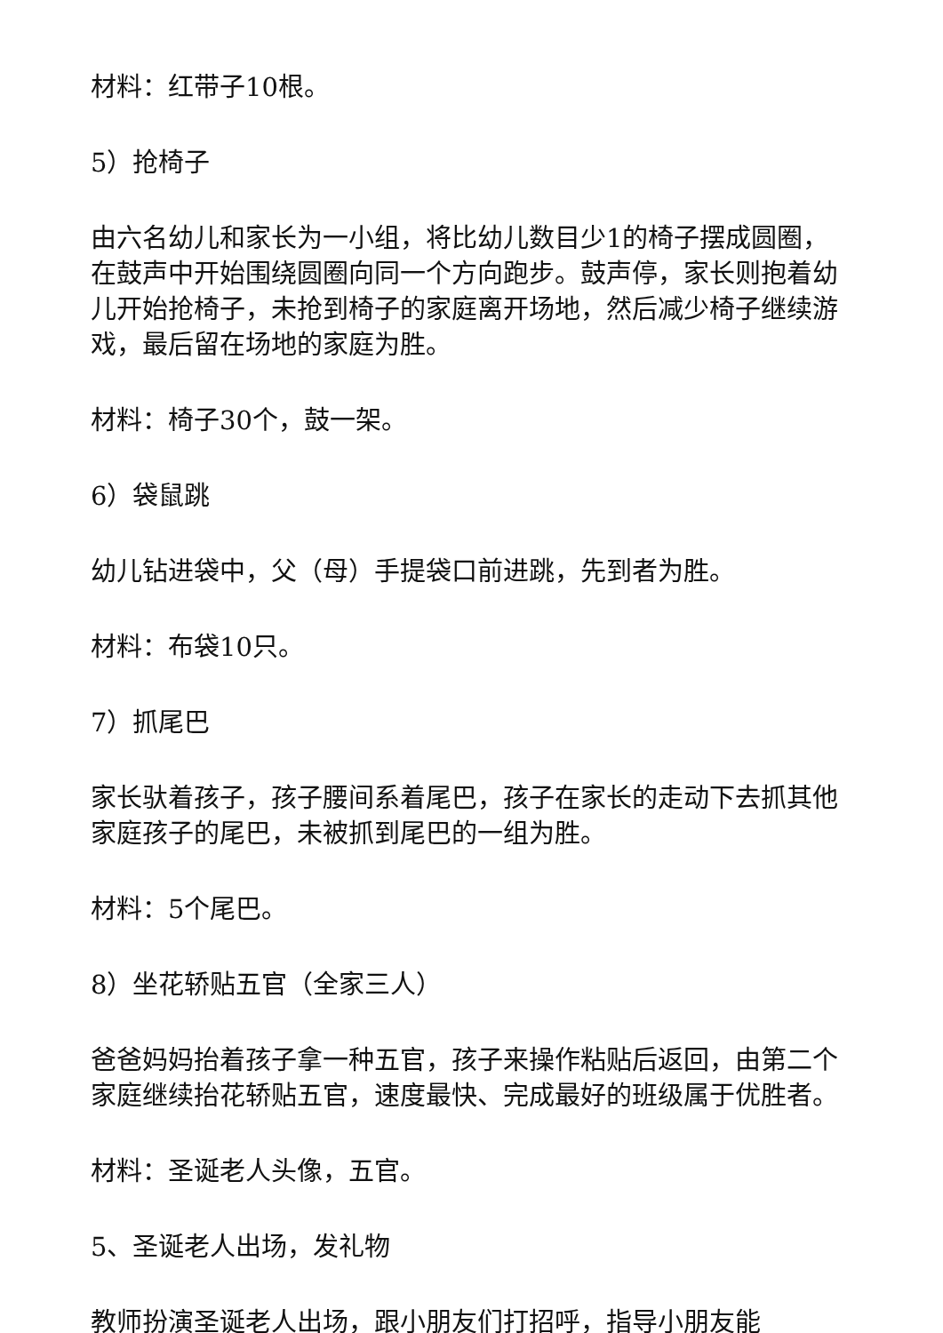材料：红带子10根。
5）抢椅子
由六名幼儿和家长为一小组，将比幼儿数目少1的椅子摆成圆圈，在鼓声中开始围绕圆圈向同一个方向跑步。鼓声停，家长则抱着幼儿开始抢椅子，未抢到椅子的家庭离开场地，然后减少椅子继续游戏，最后留在场地的家庭为胜。
材料：椅子30个，鼓一架。
6）袋鼠跳
幼儿钻进袋中，父（母）手提袋口前进跳，先到者为胜。
材料：布袋10只。
7）抓尾巴
家长驮着孩子，孩子腰间系着尾巴，孩子在家长的走动下去抓其他家庭孩子的尾巴，未被抓到尾巴的一组为胜。
材料：5个尾巴。
8）坐花轿贴五官（全家三人）
爸爸妈妈抬着孩子拿一种五官，孩子来操作粘贴后返回，由第二个家庭继续抬花轿贴五官，速度最快、完成最好的班级属于优胜者。
材料：圣诞老人头像，五官。
5、圣诞老人出场，发礼物
教师扮演圣诞老人出场，跟小朋友们打招呼，指导小朋友能